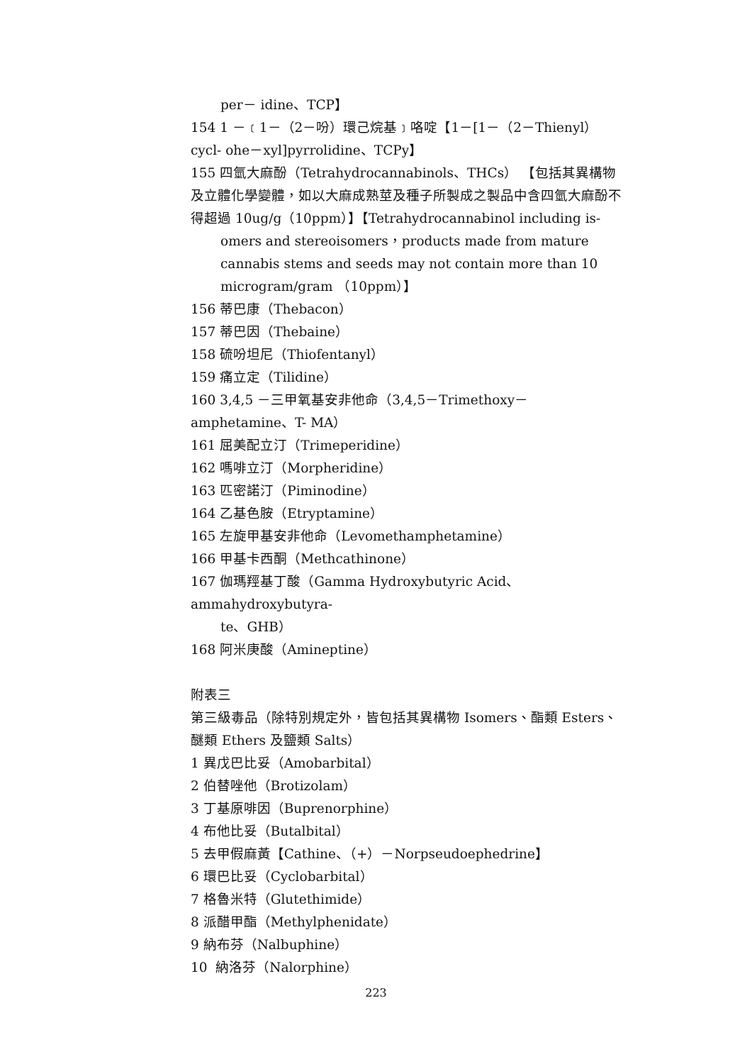per－ idine、TCP】
154 1 －﹝1－（2－吩）環己烷基﹞咯啶【1－[1－（2－Thienyl）cycl- ohe－xyl]pyrrolidine、TCPy】
155 四氫大麻酚（Tetrahydrocannabinols、THCs） 【包括其異構物及立體化學變體，如以大麻成熟莖及種子所製成之製品中含四氫大麻酚不 得超過 10ug/g（10ppm）】【Tetrahydrocannabinol including is-
omers and stereoisomers，products made from mature cannabis stems and seeds may not contain more than 10 microgram/gram （10ppm）】
156 蒂巴康（Thebacon）
157 蒂巴因（Thebaine）
158 硫吩坦尼（Thiofentanyl）
159 痛立定（Tilidine）
160 3,4,5 －三甲氧基安非他命（3,4,5－Trimethoxy－amphetamine、T- MA）
161 屈美配立汀（Trimeperidine）
162 嗎啡立汀（Morpheridine）
163 匹密諾汀（Piminodine）
164 乙基色胺（Etryptamine）
165 左旋甲基安非他命（Levomethamphetamine）
166 甲基卡西酮（Methcathinone）
167 伽瑪羥基丁酸（Gamma Hydroxybutyric Acid、ammahydroxybutyra-
te、GHB）
168 阿米庚酸（Amineptine）
附表三
第三級毒品（除特別規定外，皆包括其異構物 Isomers、酯類 Esters、醚類 Ethers 及鹽類 Salts）
1 異戊巴比妥（Amobarbital）
2 伯替唑他（Brotizolam）
3 丁基原啡因（Buprenorphine）
4 布他比妥（Butalbital）
5 去甲假麻黃【Cathine、（+）－Norpseudoephedrine】
6 環巴比妥（Cyclobarbital）
7 格魯米特（Glutethimide）
8 派醋甲酯（Methylphenidate）
9 納布芬（Nalbuphine）
10 納洛芬（Nalorphine）
223